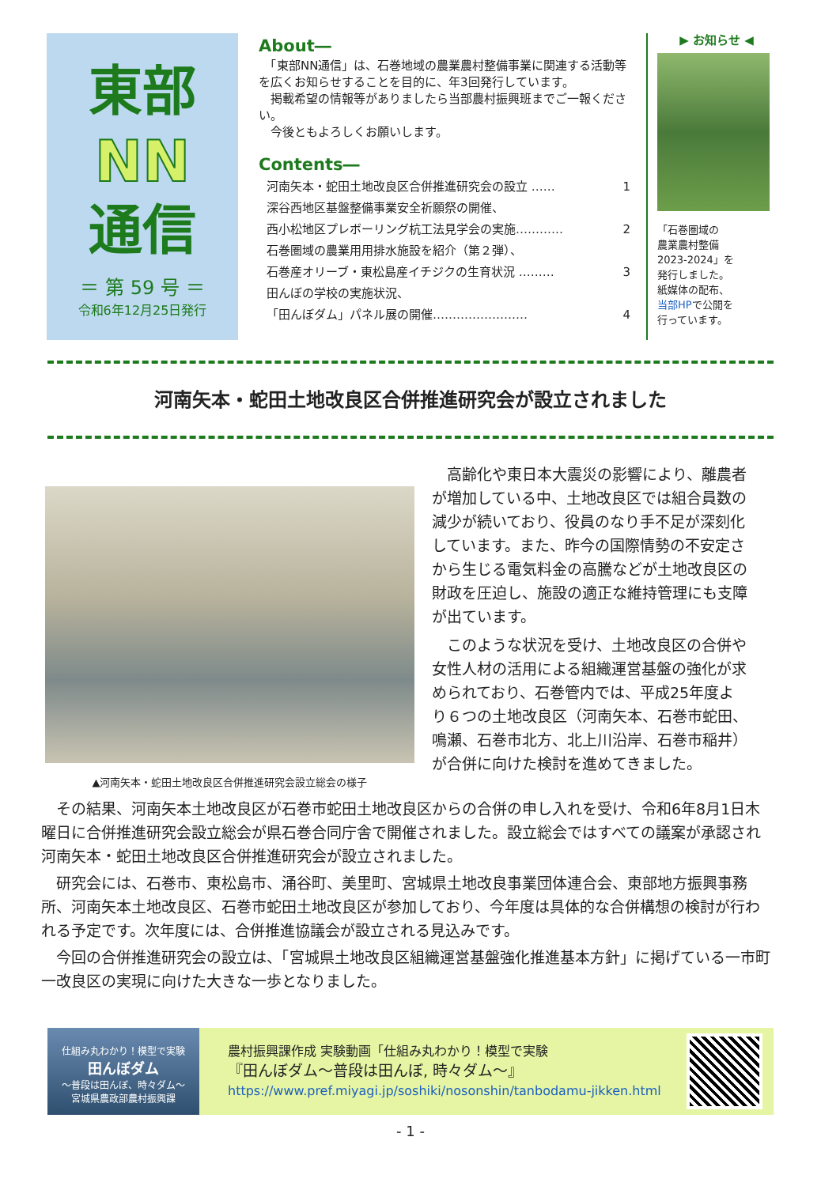東部
NN
通信
＝ 第 59 号 ＝
令和6年12月25日発行
About―
　「東部NN通信」は、石巻地域の農業農村整備事業に関連する活動等を広くお知らせすることを目的に、年3回発行しています。
　掲載希望の情報等がありましたら当部農村振興班までご一報ください。
　今後ともよろしくお願いします。
Contents―
河南矢本・蛇田土地改良区合併推進研究会の設立 …… 1
深谷西地区基盤整備事業安全祈願祭の開催、
西小松地区プレボーリング杭工法見学会の実施………… 2
石巻圏域の農業用用排水施設を紹介（第２弾）、
石巻産オリーブ・東松島産イチジクの生育状況 ……… 3
田んぼの学校の実施状況、
「田んぼダム」パネル展の開催…………………… 4
▶ お知らせ ◀
「石巻圏域の
農業農村整備
2023-2024」を
発行しました。
紙媒体の配布、
当部HPで公開を
行っています。
河南矢本・蛇田土地改良区合併推進研究会が設立されました
▲河南矢本・蛇田土地改良区合併推進研究会設立総会の様子
高齢化や東日本大震災の影響により、離農者が増加している中、土地改良区では組合員数の減少が続いており、役員のなり手不足が深刻化しています。また、昨今の国際情勢の不安定さから生じる電気料金の高騰などが土地改良区の財政を圧迫し、施設の適正な維持管理にも支障が出ています。
このような状況を受け、土地改良区の合併や女性人材の活用による組織運営基盤の強化が求められており、石巻管内では、平成25年度より６つの土地改良区（河南矢本、石巻市蛇田、鳴瀬、石巻市北方、北上川沿岸、石巻市稲井）が合併に向けた検討を進めてきました。
その結果、河南矢本土地改良区が石巻市蛇田土地改良区からの合併の申し入れを受け、令和6年8月1日木曜日に合併推進研究会設立総会が県石巻合同庁舎で開催されました。設立総会ではすべての議案が承認され河南矢本・蛇田土地改良区合併推進研究会が設立されました。
研究会には、石巻市、東松島市、涌谷町、美里町、宮城県土地改良事業団体連合会、東部地方振興事務所、河南矢本土地改良区、石巻市蛇田土地改良区が参加しており、今年度は具体的な合併構想の検討が行われる予定です。次年度には、合併推進協議会が設立される見込みです。
今回の合併推進研究会の設立は、「宮城県土地改良区組織運営基盤強化推進基本方針」に掲げている一市町一改良区の実現に向けた大きな一歩となりました。
仕組み丸わかり！模型で実験
田んぼダム
～普段は田んぼ、時々ダム～
宮城県農政部農村振興課
農村振興課作成 実験動画「仕組み丸わかり！模型で実験
『田んぼダム～普段は田んぼ, 時々ダム～』
https://www.pref.miyagi.jp/soshiki/nosonshin/tanbodamu-jikken.html
- 1 -